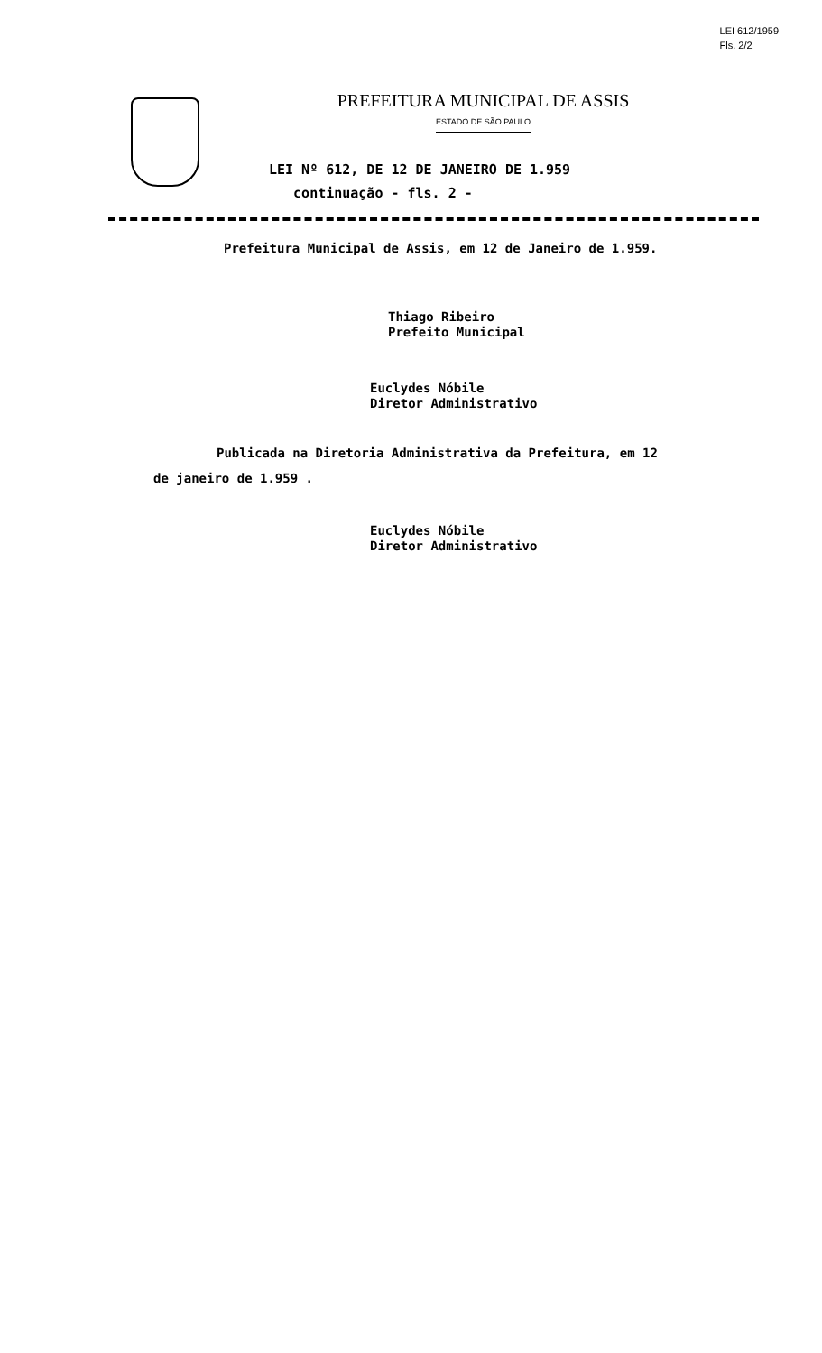LEI 612/1959
Fls. 2/2
PREFEITURA MUNICIPAL DE ASSIS
ESTADO DE SÃO PAULO
LEI Nº 612, DE 12 DE JANEIRO DE 1.959
continuação - fls. 2 -
Prefeitura Municipal de Assis, em 12 de Janeiro de 1.959.
Thiago Ribeiro
Prefeito Municipal
Euclydes Nóbile
Diretor Administrativo
Publicada na Diretoria Administrativa da Prefeitura, em 12
de janeiro de 1.959 .
Euclydes Nóbile
Diretor Administrativo